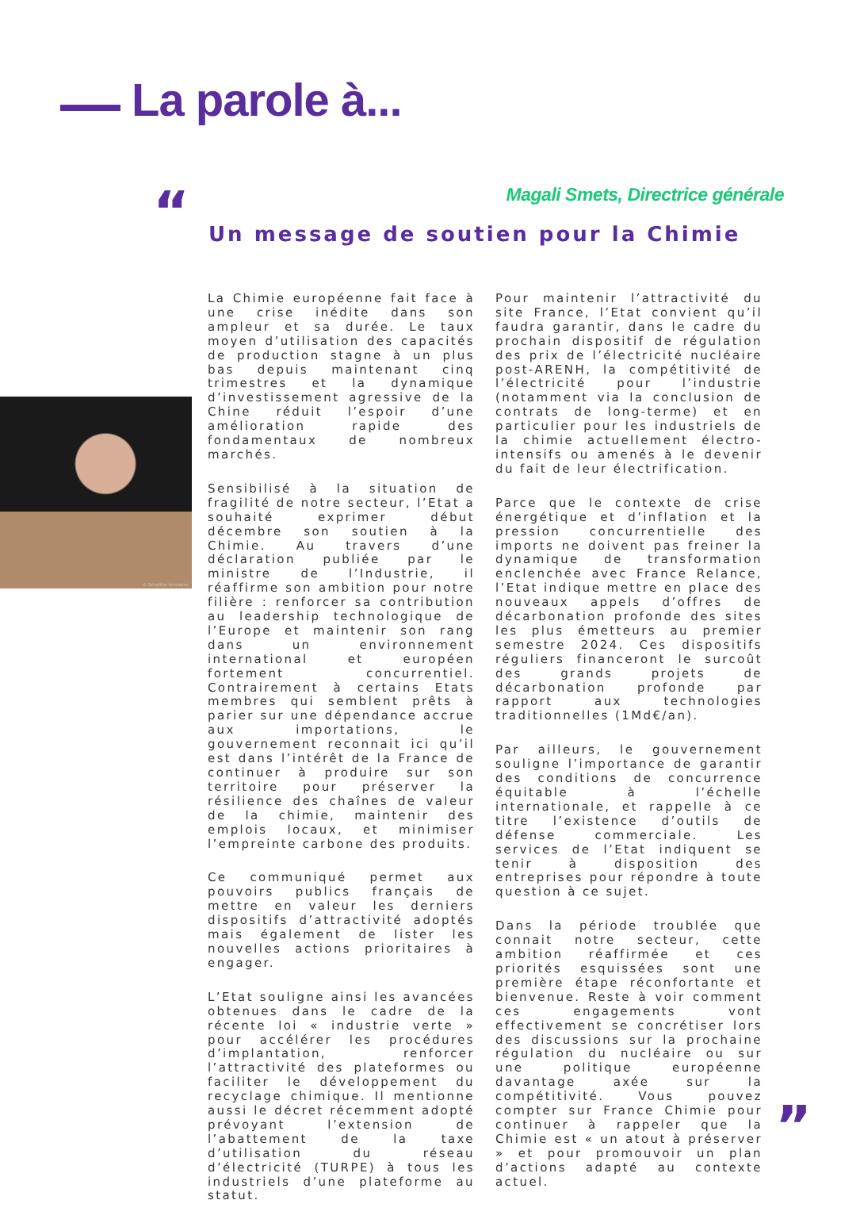La parole à...
“
Magali Smets, Directrice générale
Un message de soutien pour la Chimie
© Géraldine Aresteanu
La Chimie européenne fait face à une crise inédite dans son ampleur et sa durée. Le taux moyen d’utilisation des capacités de production stagne à un plus bas depuis maintenant cinq trimestres et la dynamique d’investissement agressive de la Chine réduit l’espoir d’une amélioration rapide des fondamentaux de nombreux marchés.
Sensibilisé à la situation de fragilité de notre secteur, l’Etat a souhaité exprimer début décembre son soutien à la Chimie. Au travers d’une déclaration publiée par le ministre de l’Industrie, il réaffirme son ambition pour notre filière : renforcer sa contribution au leadership technologique de l’Europe et maintenir son rang dans un environnement international et européen fortement concurrentiel. Contrairement à certains Etats membres qui semblent prêts à parier sur une dépendance accrue aux importations, le gouvernement reconnait ici qu’il est dans l’intérêt de la France de continuer à produire sur son territoire pour préserver la résilience des chaînes de valeur de la chimie, maintenir des emplois locaux, et minimiser l’empreinte carbone des produits.
Ce communiqué permet aux pouvoirs publics français de mettre en valeur les derniers dispositifs d’attractivité adoptés mais également de lister les nouvelles actions prioritaires à engager.
L’Etat souligne ainsi les avancées obtenues dans le cadre de la récente loi « industrie verte » pour accélérer les procédures d’implantation, renforcer l’attractivité des plateformes ou faciliter le développement du recyclage chimique. Il mentionne aussi le décret récemment adopté prévoyant l’extension de l’abattement de la taxe d’utilisation du réseau d’électricité (TURPE) à tous les industriels d’une plateforme au statut.
Pour maintenir l’attractivité du site France, l’Etat convient qu’il faudra garantir, dans le cadre du prochain dispositif de régulation des prix de l’électricité nucléaire post-ARENH, la compétitivité de l’électricité pour l’industrie (notamment via la conclusion de contrats de long-terme) et en particulier pour les industriels de la chimie actuellement électro-intensifs ou amenés à le devenir du fait de leur électrification.
Parce que le contexte de crise énergétique et d’inflation et la pression concurrentielle des imports ne doivent pas freiner la dynamique de transformation enclenchée avec France Relance, l’Etat indique mettre en place des nouveaux appels d’offres de décarbonation profonde des sites les plus émetteurs au premier semestre 2024. Ces dispositifs réguliers financeront le surcoût des grands projets de décarbonation profonde par rapport aux technologies traditionnelles (1Md€/an).
Par ailleurs, le gouvernement souligne l’importance de garantir des conditions de concurrence équitable à l’échelle internationale, et rappelle à ce titre l’existence d’outils de défense commerciale. Les services de l’Etat indiquent se tenir à disposition des entreprises pour répondre à toute question à ce sujet.
Dans la période troublée que connait notre secteur, cette ambition réaffirmée et ces priorités esquissées sont une première étape réconfortante et bienvenue. Reste à voir comment ces engagements vont effectivement se concrétiser lors des discussions sur la prochaine régulation du nucléaire ou sur une politique européenne davantage axée sur la compétitivité. Vous pouvez compter sur France Chimie pour continuer à rappeler que la Chimie est « un atout à préserver » et pour promouvoir un plan d’actions adapté au contexte actuel.
”